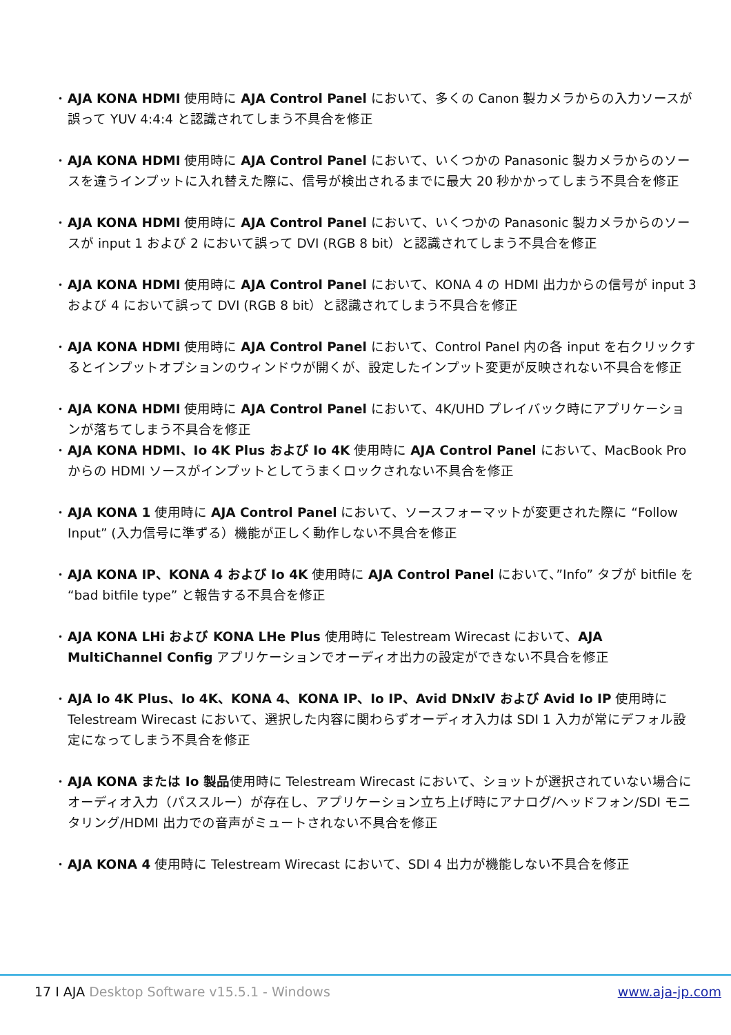• AJA KONA HDMI 使用時に AJA Control Panel において、多くの Canon 製カメラからの入力ソースが誤って YUV 4:4:4 と認識されてしまう不具合を修正
• AJA KONA HDMI 使用時に AJA Control Panel において、いくつかの Panasonic 製カメラからのソースを違うインプットに入れ替えた際に、信号が検出されるまでに最大 20 秒かかってしまう不具合を修正
• AJA KONA HDMI 使用時に AJA Control Panel において、いくつかの Panasonic 製カメラからのソースが input 1 および 2 において誤って DVI (RGB 8 bit）と認識されてしまう不具合を修正
• AJA KONA HDMI 使用時に AJA Control Panel において、KONA 4 の HDMI 出力からの信号が input 3 および 4 において誤って DVI (RGB 8 bit）と認識されてしまう不具合を修正
• AJA KONA HDMI 使用時に AJA Control Panel において、Control Panel 内の各 input を右クリックするとインプットオプションのウィンドウが開くが、設定したインプット変更が反映されない不具合を修正
• AJA KONA HDMI 使用時に AJA Control Panel において、4K/UHD プレイバック時にアプリケーションが落ちてしまう不具合を修正
• AJA KONA HDMI、Io 4K Plus および Io 4K 使用時に AJA Control Panel において、MacBook Pro からの HDMI ソースがインプットとしてうまくロックされない不具合を修正
• AJA KONA 1 使用時に AJA Control Panel において、ソースフォーマットが変更された際に “Follow Input” (入力信号に準ずる）機能が正しく動作しない不具合を修正
• AJA KONA IP、KONA 4 および Io 4K 使用時に AJA Control Panel において、”Info” タブが bitfile を “bad bitfile type” と報告する不具合を修正
• AJA KONA LHi および KONA LHe Plus 使用時に Telestream Wirecast において、AJA MultiChannel Config アプリケーションでオーディオ出力の設定ができない不具合を修正
• AJA Io 4K Plus、Io 4K、KONA 4、KONA IP、Io IP、Avid DNxIV および Avid Io IP 使用時に Telestream Wirecast において、選択した内容に関わらずオーディオ入力は SDI 1 入力が常にデフォル設定になってしまう不具合を修正
• AJA KONA または Io 製品使用時に Telestream Wirecast において、ショットが選択されていない場合にオーディオ入力（パススルー）が存在し、アプリケーション立ち上げ時にアナログ/ヘッドフォン/SDI モニタリング/HDMI 出力での音声がミュートされない不具合を修正
• AJA KONA 4 使用時に Telestream Wirecast において、SDI 4 出力が機能しない不具合を修正
17 I AJA Desktop Software v15.5.1 - Windows www.aja-jp.com